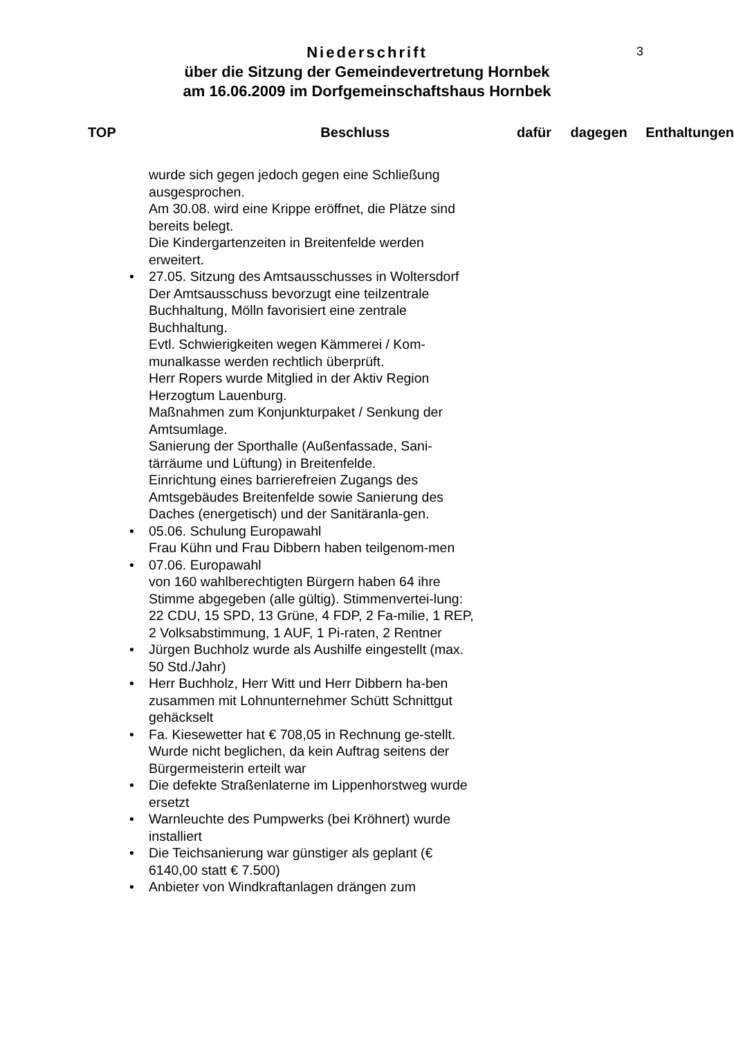3
Niederschrift
über die Sitzung der Gemeindevertretung Hornbek
am 16.06.2009 im Dorfgemeinschaftshaus Hornbek
| TOP | Beschluss | dafür | dagegen | Enthaltungen |
| --- | --- | --- | --- | --- |
wurde sich gegen jedoch gegen eine Schließung ausgesprochen.
Am 30.08. wird eine Krippe eröffnet, die Plätze sind bereits belegt.
Die Kindergartenzeiten in Breitenfelde werden erweitert.
• 27.05. Sitzung des Amtsausschusses in Woltersdorf
Der Amtsausschuss bevorzugt eine teilzentrale Buchhaltung, Mölln favorisiert eine zentrale Buchhaltung.
Evtl. Schwierigkeiten wegen Kämmerei / Kom-munalkasse werden rechtlich überprüft.
Herr Ropers wurde Mitglied in der Aktiv Region Herzogtum Lauenburg.
Maßnahmen zum Konjunkturpaket / Senkung der Amtsumlage.
Sanierung der Sporthalle (Außenfassade, Sani-tärräume und Lüftung) in Breitenfelde.
Einrichtung eines barrierefreien Zugangs des Amtsgebäudes Breitenfelde sowie Sanierung des Daches (energetisch) und der Sanitäranla-gen.
• 05.06. Schulung Europawahl
Frau Kühn und Frau Dibbern haben teilgenom-men
• 07.06. Europawahl
von 160 wahlberechtigten Bürgern haben 64 ihre Stimme abgegeben (alle gültig). Stimmenvertei-lung: 22 CDU, 15 SPD, 13 Grüne, 4 FDP, 2 Fa-milie, 1 REP, 2 Volksabstimmung, 1 AUF, 1 Pi-raten, 2 Rentner
• Jürgen Buchholz wurde als Aushilfe eingestellt (max. 50 Std./Jahr)
• Herr Buchholz, Herr Witt und Herr Dibbern ha-ben zusammen mit Lohnunternehmer Schütt Schnittgut gehäckselt
• Fa. Kiesewetter hat € 708,05 in Rechnung ge-stellt. Wurde nicht beglichen, da kein Auftrag seitens der Bürgermeisterin erteilt war
• Die defekte Straßenlaterne im Lippenhorstweg wurde ersetzt
• Warnleuchte des Pumpwerks (bei Kröhnert) wurde installiert
• Die Teichsanierung war günstiger als geplant (€ 6140,00 statt € 7.500)
• Anbieter von Windkraftanlagen drängen zum